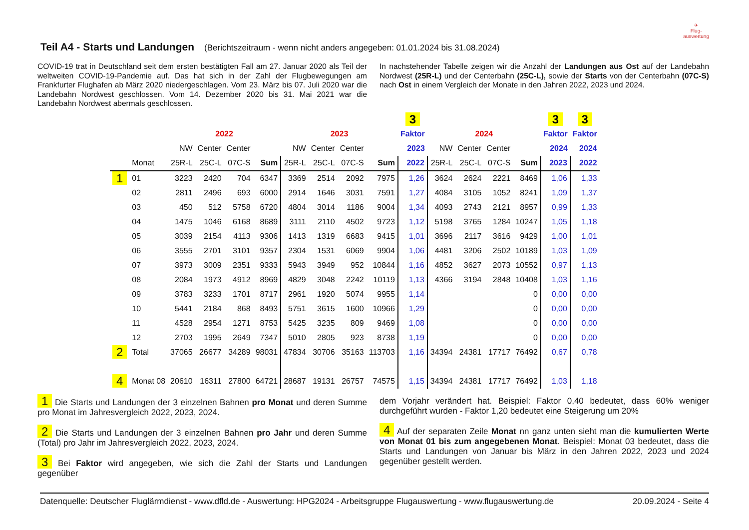✈
Flug-
auswertung
Teil A4 - Starts und Landungen
(Berichtszeitraum - wenn nicht anders angegeben: 01.01.2024 bis 31.08.2024)
COVID-19 trat in Deutschland seit dem ersten bestätigten Fall am 27. Januar 2020 als Teil der weltweiten COVID-19-Pandemie auf. Das hat sich in der Zahl der Flugbewegungen am Frankfurter Flughafen ab März 2020 niedergeschlagen. Vom 23. März bis 07. Juli 2020 war die Landebahn Nordwest geschlossen. Vom 14. Dezember 2020 bis 31. Mai 2021 war die Landebahn Nordwest abermals geschlossen.
In nachstehender Tabelle zeigen wir die Anzahl der Landungen aus Ost auf der Landebahn Nordwest (25R-L) und der Centerbahn (25C-L), sowie der Starts von der Centerbahn (07C-S) nach Ost in einem Vergleich der Monate in den Jahren 2022, 2023 und 2024.
| | | | | | | | | | | 3 | | | | | 3 | 3 |
| --- | --- | --- | --- | --- | --- | --- | --- | --- | --- | --- | --- | --- | --- | --- | --- | --- |
| | | 2022 | | | | 2023 | | | | Faktor | 2024 | | | | Faktor | Faktor |
| | | NW | Center | Center | | NW | Center | Center | | 2023 | NW | Center | Center | | 2024 | 2024 |
| | Monat | 25R-L | 25C-L | 07C-S | Sum | 25R-L | 25C-L | 07C-S | Sum | 2022 | 25R-L | 25C-L | 07C-S | Sum | 2023 | 2022 |
| 1 | 01 | 3223 | 2420 | 704 | 6347 | 3369 | 2514 | 2092 | 7975 | 1,26 | 3624 | 2624 | 2221 | 8469 | 1,06 | 1,33 |
| | 02 | 2811 | 2496 | 693 | 6000 | 2914 | 1646 | 3031 | 7591 | 1,27 | 4084 | 3105 | 1052 | 8241 | 1,09 | 1,37 |
| | 03 | 450 | 512 | 5758 | 6720 | 4804 | 3014 | 1186 | 9004 | 1,34 | 4093 | 2743 | 2121 | 8957 | 0,99 | 1,33 |
| | 04 | 1475 | 1046 | 6168 | 8689 | 3111 | 2110 | 4502 | 9723 | 1,12 | 5198 | 3765 | 1284 | 10247 | 1,05 | 1,18 |
| | 05 | 3039 | 2154 | 4113 | 9306 | 1413 | 1319 | 6683 | 9415 | 1,01 | 3696 | 2117 | 3616 | 9429 | 1,00 | 1,01 |
| | 06 | 3555 | 2701 | 3101 | 9357 | 2304 | 1531 | 6069 | 9904 | 1,06 | 4481 | 3206 | 2502 | 10189 | 1,03 | 1,09 |
| | 07 | 3973 | 3009 | 2351 | 9333 | 5943 | 3949 | 952 | 10844 | 1,16 | 4852 | 3627 | 2073 | 10552 | 0,97 | 1,13 |
| | 08 | 2084 | 1973 | 4912 | 8969 | 4829 | 3048 | 2242 | 10119 | 1,13 | 4366 | 3194 | 2848 | 10408 | 1,03 | 1,16 |
| | 09 | 3783 | 3233 | 1701 | 8717 | 2961 | 1920 | 5074 | 9955 | 1,14 | | | | 0 | 0,00 | 0,00 |
| | 10 | 5441 | 2184 | 868 | 8493 | 5751 | 3615 | 1600 | 10966 | 1,29 | | | | 0 | 0,00 | 0,00 |
| | 11 | 4528 | 2954 | 1271 | 8753 | 5425 | 3235 | 809 | 9469 | 1,08 | | | | 0 | 0,00 | 0,00 |
| | 12 | 2703 | 1995 | 2649 | 7347 | 5010 | 2805 | 923 | 8738 | 1,19 | | | | 0 | 0,00 | 0,00 |
| 2 | Total | 37065 | 26677 | 34289 | 98031 | 47834 | 30706 | 35163 | 113703 | 1,16 | 34394 | 24381 | 17717 | 76492 | 0,67 | 0,78 |
| 4 | Monat 08 | 20610 | 16311 | 27800 | 64721 | 28687 | 19131 | 26757 | 74575 | 1,15 | 34394 | 24381 | 17717 | 76492 | 1,03 | 1,18 |
1 Die Starts und Landungen der 3 einzelnen Bahnen pro Monat und deren Summe pro Monat im Jahresvergleich 2022, 2023, 2024.
2 Die Starts und Landungen der 3 einzelnen Bahnen pro Jahr und deren Summe (Total) pro Jahr im Jahresvergleich 2022, 2023, 2024.
3 Bei Faktor wird angegeben, wie sich die Zahl der Starts und Landungen gegenüber
dem Vorjahr verändert hat. Beispiel: Faktor 0,40 bedeutet, dass 60% weniger durchgeführt wurden - Faktor 1,20 bedeutet eine Steigerung um 20%
4 Auf der separaten Zeile Monat nn ganz unten sieht man die kumulierten Werte von Monat 01 bis zum angegebenen Monat. Beispiel: Monat 03 bedeutet, dass die Starts und Landungen von Januar bis März in den Jahren 2022, 2023 und 2024 gegenüber gestellt werden.
Datenquelle: Deutscher Fluglärmdienst - www.dfld.de - Auswertung: HPG2024 - Arbeitsgruppe Flugauswertung - www.flugauswertung.de 20.09.2024 - Seite 4